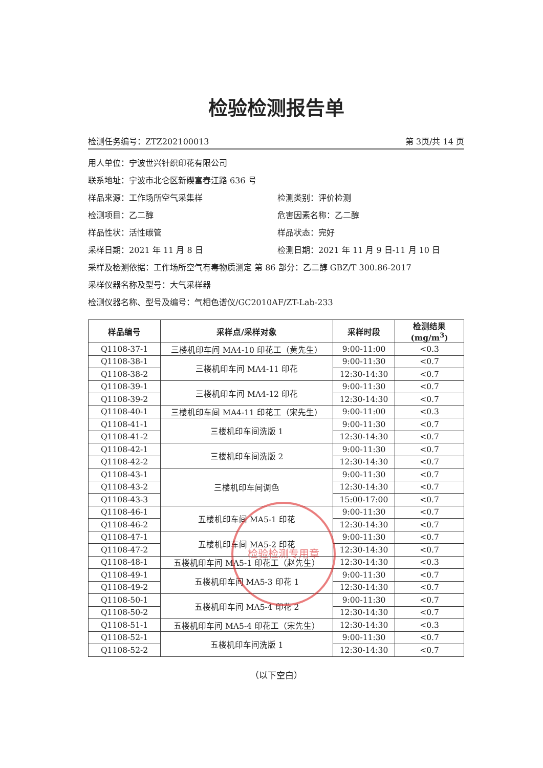检验检测报告单
检测任务编号：ZTZ202100013 第 3页/共 14 页
用人单位：宁波世兴针织印花有限公司
联系地址：宁波市北仑区新碶富春江路 636 号
样品来源：工作场所空气采集样 检测类别：评价检测
检测项目：乙二醇 危害因素名称：乙二醇
样品性状：活性碳管 样品状态：完好
采样日期：2021 年 11 月 8 日 检测日期：2021 年 11 月 9 日-11 月 10 日
采样及检测依据：工作场所空气有毒物质测定 第 86 部分：乙二醇 GBZ/T 300.86-2017
采样仪器名称及型号：大气采样器
检测仪器名称、型号及编号：气相色谱仪/GC2010AF/ZT-Lab-233
| 样品编号 | 采样点/采样对象 | 采样时段 | 检测结果(mg/m<sup>3</sup>) |
| --- | --- | --- | --- |
| Q1108-37-1 | 三楼机印车间 MA4-10 印花工（黄先生） | 9:00-11:00 | <0.3 |
| Q1108-38-1 | 三楼机印车间 MA4-11 印花 | 9:00-11:30 | <0.7 |
| Q1108-38-2 | | 12:30-14:30 | <0.7 |
| Q1108-39-1 | 三楼机印车间 MA4-12 印花 | 9:00-11:30 | <0.7 |
| Q1108-39-2 | | 12:30-14:30 | <0.7 |
| Q1108-40-1 | 三楼机印车间 MA4-11 印花工（宋先生） | 9:00-11:00 | <0.3 |
| Q1108-41-1 | 三楼机印车间洗版 1 | 9:00-11:30 | <0.7 |
| Q1108-41-2 | | 12:30-14:30 | <0.7 |
| Q1108-42-1 | 三楼机印车间洗版 2 | 9:00-11:30 | <0.7 |
| Q1108-42-2 | | 12:30-14:30 | <0.7 |
| Q1108-43-1 | 三楼机印车间调色 | 9:00-11:30 | <0.7 |
| Q1108-43-2 | | 12:30-14:30 | <0.7 |
| Q1108-43-3 | | 15:00-17:00 | <0.7 |
| Q1108-46-1 | 五楼机印车间 MA5-1 印花 | 9:00-11:30 | <0.7 |
| Q1108-46-2 | | 12:30-14:30 | <0.7 |
| Q1108-47-1 | 五楼机印车间 MA5-2 印花 | 9:00-11:30 | <0.7 |
| Q1108-47-2 | | 12:30-14:30 | <0.7 |
| Q1108-48-1 | 五楼机印车间 MA5-1 印花工（赵先生） | 12:30-14:30 | <0.3 |
| Q1108-49-1 | 五楼机印车间 MA5-3 印花 1 | 9:00-11:30 | <0.7 |
| Q1108-49-2 | | 12:30-14:30 | <0.7 |
| Q1108-50-1 | 五楼机印车间 MA5-4 印花 2 | 9:00-11:30 | <0.7 |
| Q1108-50-2 | | 12:30-14:30 | <0.7 |
| Q1108-51-1 | 五楼机印车间 MA5-4 印花工（宋先生） | 12:30-14:30 | <0.3 |
| Q1108-52-1 | 五楼机印车间洗版 1 | 9:00-11:30 | <0.7 |
| Q1108-52-2 | | 12:30-14:30 | <0.7 |
（以下空白）
检验检测专用章